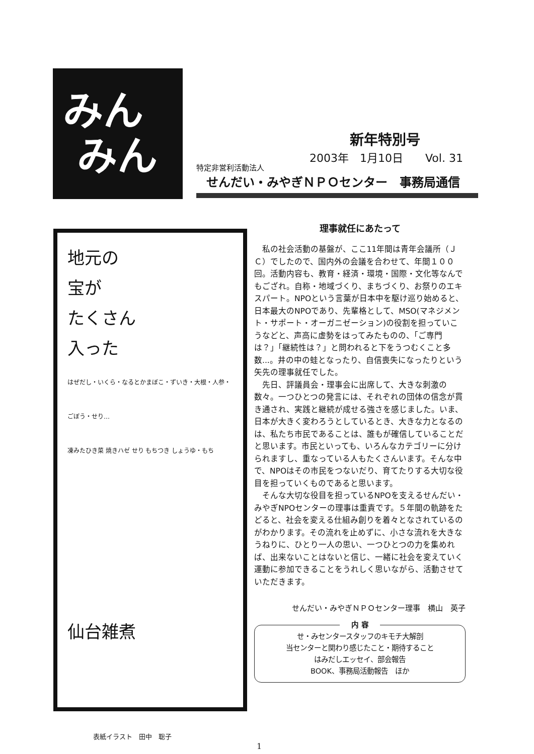みん
みん
新年特別号
2003年　1月10日　　Vol. 31
特定非営利活動法人
せんだい・みやぎＮＰＯセンター　事務局通信
地元の
宝が
たくさん
入った
はぜだし・いくら・なるとかまぼこ・ずいき・大根・人参・ごぼう・せり…
凍みたひき菜 焼きハゼ せり もちつき しょうゆ・もち
仙台雑煮
表紙イラスト　田中　聡子
理事就任にあたって
私の社会活動の基盤が、ここ11年間は青年会議所（ＪＣ）でしたので、国内外の会議を合わせて、年間１００回。活動内容も、教育・経済・環境・国際・文化等なんでもござれ。自称・地域づくり、まちづくり、お祭りのエキスパート。NPOという言葉が日本中を駆け巡り始めると、日本最大のNPOであり、先輩格として、MSO(マネジメント・サポート・オーガニゼーション)の役割を担っていこうなどと、声高に虚勢をはってみたものの、「ご専門は？」「継続性は？」と問われると下をうつむくこと多数...。井の中の蛙となったり、自信喪失になったりという矢先の理事就任でした。
先日、評議員会・理事会に出席して、大きな刺激の数々。一つひとつの発言には、それぞれの団体の信念が貫き通され、実践と継続が成せる強さを感じました。いま、日本が大きく変わろうとしているとき、大きな力となるのは、私たち市民であることは、誰もが確信していることだと思います。市民といっても、いろんなカテゴリーに分けられますし、重なっている人もたくさんいます。そんな中で、NPOはその市民をつないだり、育てたりする大切な役目を担っていくものであると思います。
そんな大切な役目を担っているNPOを支えるせんだい・みやぎNPOセンターの理事は重責です。５年間の軌跡をたどると、社会を変える仕組み創りを着々となされているのがわかります。その流れを止めずに、小さな流れを大きなうねりに、ひとり一人の思い、一つひとつの力を集めれば、出来ないことはないと信じ、一緒に社会を変えていく運動に参加できることをうれしく思いながら、活動させていただきます。
せんだい・みやぎＮＰＯセンター理事　横山　英子
内 容
せ・みセンタースタッフのキモチ大解剖
当センターと関わり感じたこと・期待すること
はみだしエッセイ、部会報告
BOOK、事務局活動報告　ほか
1